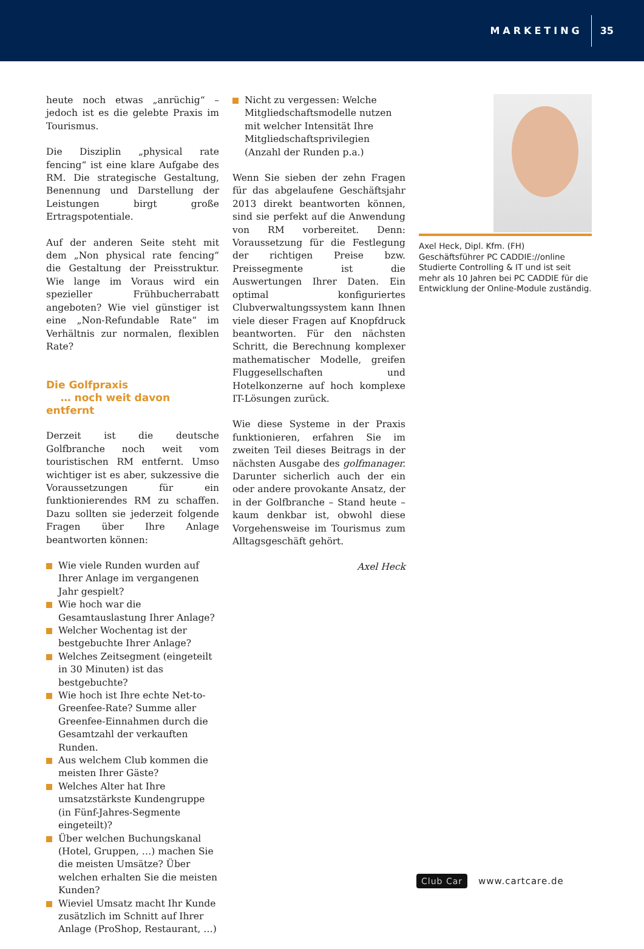MARKETING 35
heute noch etwas „anrüchig“ – jedoch ist es die gelebte Praxis im Tourismus.
Die Disziplin „physical rate fencing“ ist eine klare Aufgabe des RM. Die strategische Gestaltung, Benennung und Darstellung der Leistungen birgt große Ertragspotentiale.
Auf der anderen Seite steht mit dem „Non physical rate fencing“ die Gestaltung der Preisstruktur. Wie lange im Voraus wird ein spezieller Frühbucherrabatt angeboten? Wie viel günstiger ist eine „Non-Refundable Rate“ im Verhältnis zur normalen, flexiblen Rate?
Die Golfpraxis
… noch weit davon entfernt
Derzeit ist die deutsche Golfbranche noch weit vom touristischen RM entfernt. Umso wichtiger ist es aber, sukzessive die Voraussetzungen für ein funktionierendes RM zu schaffen. Dazu sollten sie jederzeit folgende Fragen über Ihre Anlage beantworten können:
Wie viele Runden wurden auf Ihrer Anlage im vergangenen Jahr gespielt?
Wie hoch war die Gesamtauslastung Ihrer Anlage?
Welcher Wochentag ist der bestgebuchte Ihrer Anlage?
Welches Zeitsegment (eingeteilt in 30 Minuten) ist das bestgebuchte?
Wie hoch ist Ihre echte Net-to-Greenfee-Rate? Summe aller Greenfee-Einnahmen durch die Gesamtzahl der verkauften Runden.
Aus welchem Club kommen die meisten Ihrer Gäste?
Welches Alter hat Ihre umsatzstärkste Kundengruppe (in Fünf-Jahres-Segmente eingeteilt)?
Über welchen Buchungskanal (Hotel, Gruppen, …) machen Sie die meisten Umsätze? Über welchen erhalten Sie die meisten Kunden?
Wieviel Umsatz macht Ihr Kunde zusätzlich im Schnitt auf Ihrer Anlage (ProShop, Restaurant, …)
Nicht zu vergessen: Welche Mitgliedschaftsmodelle nutzen mit welcher Intensität Ihre Mitgliedschaftsprivilegien (Anzahl der Runden p.a.)
Wenn Sie sieben der zehn Fragen für das abgelaufene Geschäftsjahr 2013 direkt beantworten können, sind sie perfekt auf die Anwendung von RM vorbereitet. Denn: Voraussetzung für die Festlegung der richtigen Preise bzw. Preissegmente ist die Auswertungen Ihrer Daten. Ein optimal konfiguriertes Clubverwaltungssystem kann Ihnen viele dieser Fragen auf Knopfdruck beantworten. Für den nächsten Schritt, die Berechnung komplexer mathematischer Modelle, greifen Fluggesellschaften und Hotelkonzerne auf hoch komplexe IT-Lösungen zurück.
Wie diese Systeme in der Praxis funktionieren, erfahren Sie im zweiten Teil dieses Beitrags in der nächsten Ausgabe des golfmanager. Darunter sicherlich auch der ein oder andere provokante Ansatz, der in der Golfbranche – Stand heute – kaum denkbar ist, obwohl diese Vorgehensweise im Tourismus zum Alltagsgeschäft gehört.
Axel Heck
Axel Heck, Dipl. Kfm. (FH)
Geschäftsführer PC CADDIE://online
Studierte Controlling & IT und ist seit mehr als 10 Jahren bei PC CADDIE für die Entwicklung der Online-Module zuständig.
Club Car www.cartcare.de